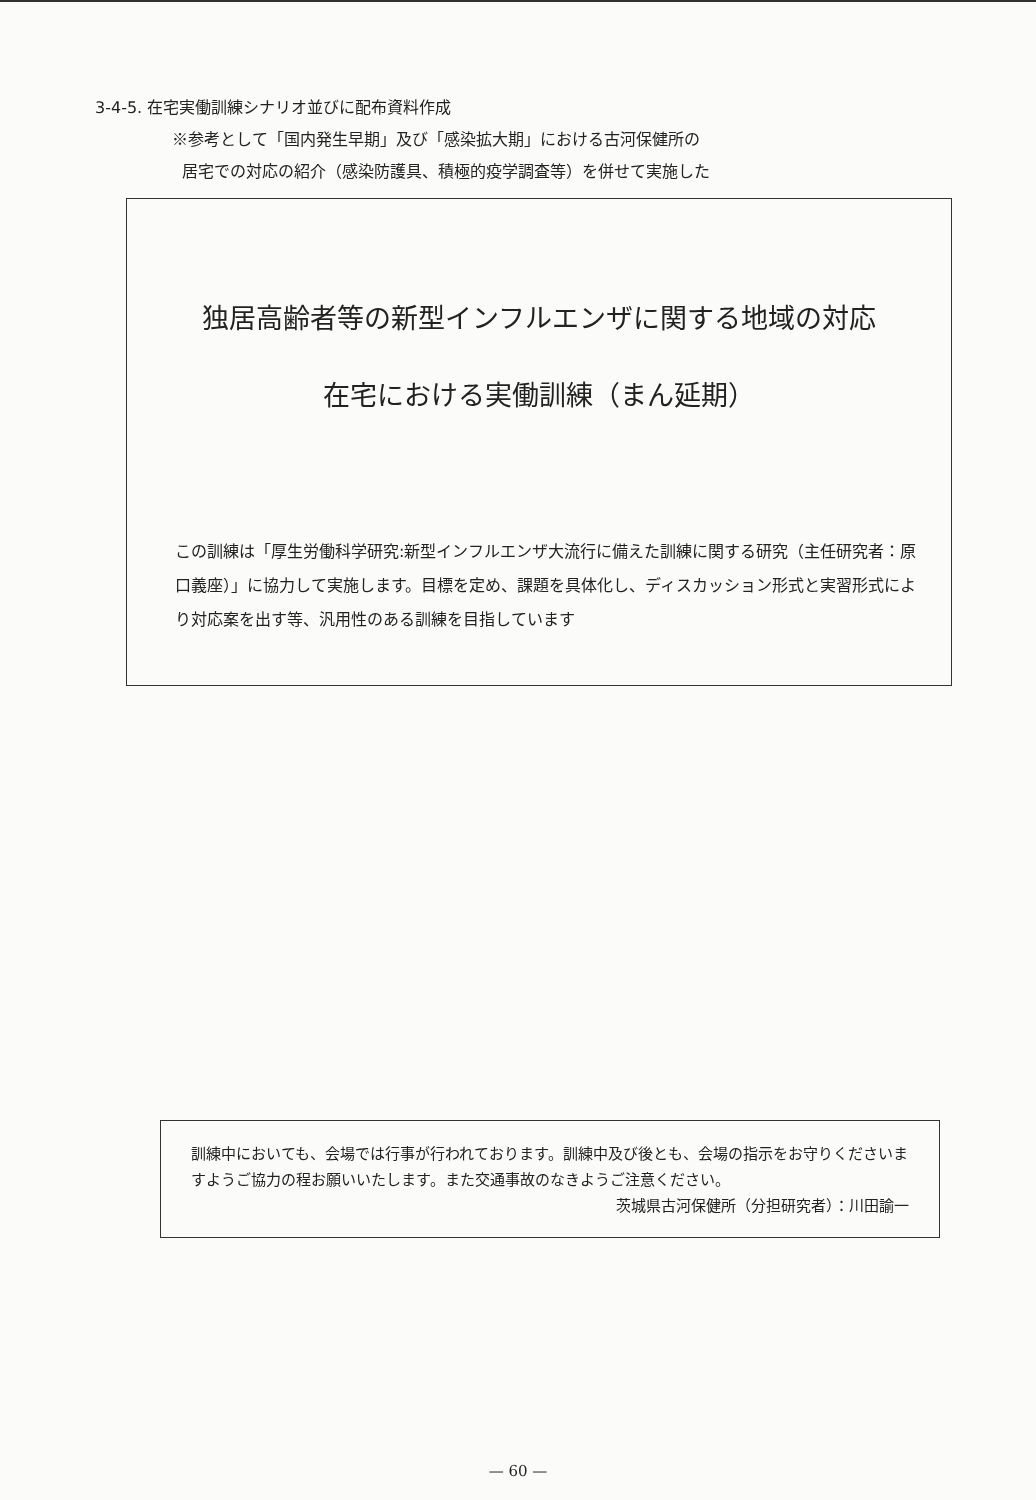3-4-5. 在宅実働訓練シナリオ並びに配布資料作成
※参考として「国内発生早期」及び「感染拡大期」における古河保健所の
居宅での対応の紹介（感染防護具、積極的疫学調査等）を併せて実施した
独居高齢者等の新型インフルエンザに関する地域の対応
在宅における実働訓練（まん延期）
この訓練は「厚生労働科学研究:新型インフルエンザ大流行に備えた訓練に関する研究（主任研究者：原口義座）」に協力して実施します。目標を定め、課題を具体化し、ディスカッション形式と実習形式により対応案を出す等、汎用性のある訓練を目指しています
訓練中においても、会場では行事が行われております。訓練中及び後とも、会場の指示をお守りくださいますようご協力の程お願いいたします。また交通事故のなきようご注意ください。 茨城県古河保健所（分担研究者）：川田諭一
— 60 —